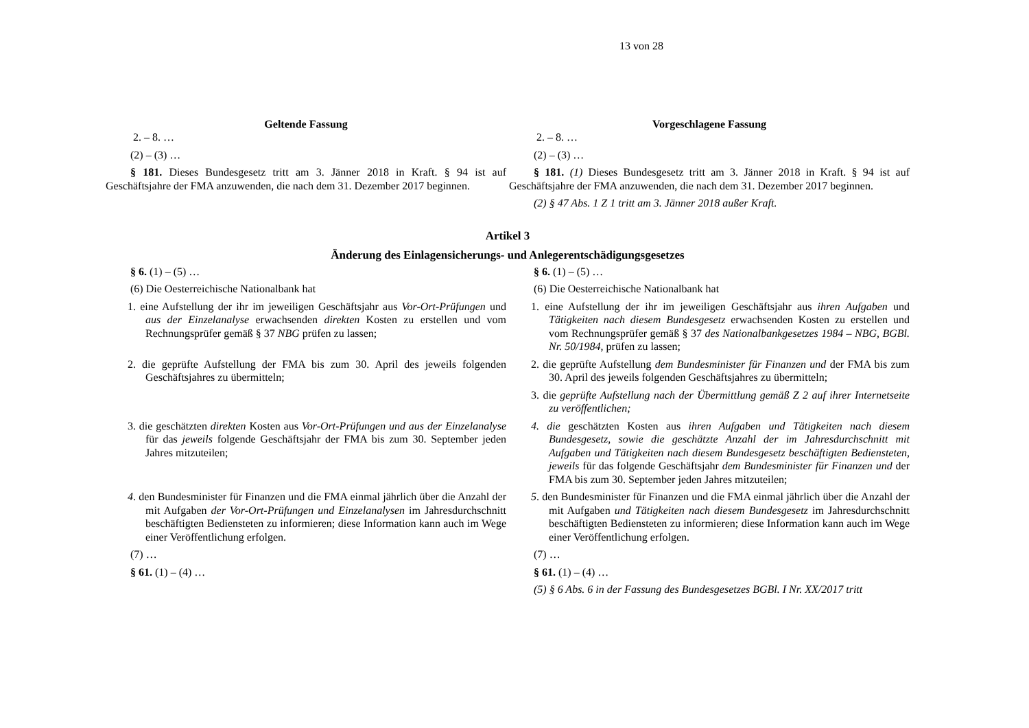13 von 28
| Geltende Fassung | Vorgeschlagene Fassung |
| --- | --- |
| 2. – 8. … (2) – (3) … § 181. Dieses Bundesgesetz tritt am 3. Jänner 2018 in Kraft. § 94 ist auf Geschäftsjahre der FMA anzuwenden, die nach dem 31. Dezember 2017 beginnen. | 2. – 8. … (2) – (3) … § 181. (1) Dieses Bundesgesetz tritt am 3. Jänner 2018 in Kraft. § 94 ist auf Geschäftsjahre der FMA anzuwenden, die nach dem 31. Dezember 2017 beginnen. (2) § 47 Abs. 1 Z 1 tritt am 3. Jänner 2018 außer Kraft. |
| Artikel 3 Änderung des Einlagensicherungs- und Anlegerentschädigungsgesetzes | |
| § 6. (1) – (5) … (6) Die Oesterreichische Nationalbank hat | § 6. (1) – (5) … (6) Die Oesterreichische Nationalbank hat |
| 1. eine Aufstellung der ihr im jeweiligen Geschäftsjahr aus Vor-Ort-Prüfungen und aus der Einzelanalyse erwachsenden direkten Kosten zu erstellen und vom Rechnungsprüfer gemäß § 37 NBG prüfen zu lassen; | 1. eine Aufstellung der ihr im jeweiligen Geschäftsjahr aus ihren Aufgaben und Tätigkeiten nach diesem Bundesgesetz erwachsenden Kosten zu erstellen und vom Rechnungsprüfer gemäß § 37 des Nationalbankgesetzes 1984 – NBG, BGBl. Nr. 50/1984, prüfen zu lassen; |
| 2. die geprüfte Aufstellung der FMA bis zum 30. April des jeweils folgenden Geschäftsjahres zu übermitteln; | 2. die geprüfte Aufstellung dem Bundesminister für Finanzen und der FMA bis zum 30. April des jeweils folgenden Geschäftsjahres zu übermitteln; 3. die geprüfte Aufstellung nach der Übermittlung gemäß Z 2 auf ihrer Internetseite zu veröffentlichen; |
| 3. die geschätzten direkten Kosten aus Vor-Ort-Prüfungen und aus der Einzelanalyse für das jeweils folgende Geschäftsjahr der FMA bis zum 30. September jeden Jahres mitzuteilen; | 4. die geschätzten Kosten aus ihren Aufgaben und Tätigkeiten nach diesem Bundesgesetz, sowie die geschätzte Anzahl der im Jahresdurchschnitt mit Aufgaben und Tätigkeiten nach diesem Bundesgesetz beschäftigten Bediensteten, jeweils für das folgende Geschäftsjahr dem Bundesminister für Finanzen und der FMA bis zum 30. September jeden Jahres mitzuteilen; |
| 4 . den Bundesminister für Finanzen und die FMA einmal jährlich über die Anzahl der mit Aufgaben der Vor-Ort-Prüfungen und Einzelanalysen im Jahresdurchschnitt beschäftigten Bediensteten zu informieren; diese Information kann auch im Wege einer Veröffentlichung erfolgen. | 5 . den Bundesminister für Finanzen und die FMA einmal jährlich über die Anzahl der mit Aufgaben und Tätigkeiten nach diesem Bundesgesetz im Jahresdurchschnitt beschäftigten Bediensteten zu informieren; diese Information kann auch im Wege einer Veröffentlichung erfolgen. |
| (7) … § 61. (1) – (4) … | (7) … § 61. (1) – (4) … (5) § 6 Abs. 6 in der Fassung des Bundesgesetzes BGBl. I Nr. XX/2017 tritt |